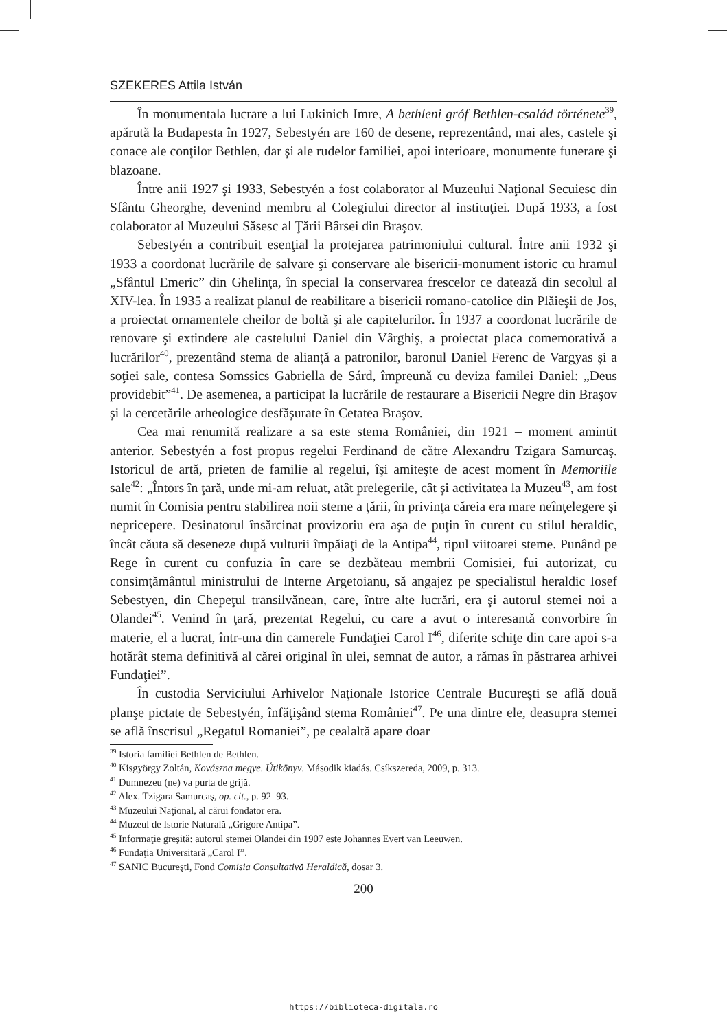SZEKERES Attila István
În monumentala lucrare a lui Lukinich Imre, A bethleni gróf Bethlen-család története<sup>39</sup>, apărută la Budapesta în 1927, Sebestyén are 160 de desene, reprezentând, mai ales, castele şi conace ale conţilor Bethlen, dar şi ale rudelor familiei, apoi interioare, monumente funerare şi blazoane.
Între anii 1927 şi 1933, Sebestyén a fost colaborator al Muzeului Naţional Secuiesc din Sfântu Gheorghe, devenind membru al Colegiului director al instituţiei. După 1933, a fost colaborator al Muzeului Săsesc al Ţării Bârsei din Braşov.
Sebestyén a contribuit esenţial la protejarea patrimoniului cultural. Între anii 1932 şi 1933 a coordonat lucrările de salvare şi conservare ale bisericii-monument istoric cu hramul „Sfântul Emeric” din Ghelinţa, în special la conservarea frescelor ce datează din secolul al XIV-lea. În 1935 a realizat planul de reabilitare a bisericii romano-catolice din Plăieşii de Jos, a proiectat ornamentele cheilor de boltă şi ale capitelurilor. În 1937 a coordonat lucrările de renovare şi extindere ale castelului Daniel din Vârghiş, a proiectat placa comemorativă a lucrărilor<sup>40</sup>, prezentând stema de alianţă a patronilor, baronul Daniel Ferenc de Vargyas şi a soţiei sale, contesa Somssics Gabriella de Sárd, împreună cu deviza familei Daniel: „Deus providebit”<sup>41</sup>. De asemenea, a participat la lucrările de restaurare a Bisericii Negre din Braşov şi la cercetările arheologice desfăşurate în Cetatea Braşov.
Cea mai renumită realizare a sa este stema României, din 1921 – moment amintit anterior. Sebestyén a fost propus regelui Ferdinand de către Alexandru Tzigara Samurcaş. Istoricul de artă, prieten de familie al regelui, îşi amiteşte de acest moment în Memoriile sale<sup>42</sup>: „Întors în ţară, unde mi-am reluat, atât prelegerile, cât şi activitatea la Muzeu<sup>43</sup>, am fost numit în Comisia pentru stabilirea noii steme a ţării, în privinţa căreia era mare neînţelegere şi nepricepere. Desinatorul însărcinat provizoriu era aşa de puţin în curent cu stilul heraldic, încât căuta să deseneze după vulturii împăiaţi de la Antipa<sup>44</sup>, tipul viitoarei steme. Punând pe Rege în curent cu confuzia în care se dezbăteau membrii Comisiei, fui autorizat, cu consimţământul ministrului de Interne Argetoianu, să angajez pe specialistul heraldic Iosef Sebestyen, din Chepeţul transilvănean, care, între alte lucrări, era şi autorul stemei noi a Olandei<sup>45</sup>. Venind în ţară, prezentat Regelui, cu care a avut o interesantă convorbire în materie, el a lucrat, într-una din camerele Fundaţiei Carol I<sup>46</sup>, diferite schiţe din care apoi s-a hotărât stema definitivă al cărei original în ulei, semnat de autor, a rămas în păstrarea arhivei Fundaţiei”.
În custodia Serviciului Arhivelor Naţionale Istorice Centrale Bucureşti se află două planşe pictate de Sebestyén, înfăţişând stema României<sup>47</sup>. Pe una dintre ele, deasupra stemei se află înscrisul „Regatul Romaniei”, pe cealaltă apare doar
<sup>39</sup> Istoria familiei Bethlen de Bethlen.
<sup>40</sup> Kisgyörgy Zoltán, Kovászna megye. Útikönyv. Második kiadás. Csíkszereda, 2009, p. 313.
<sup>41</sup> Dumnezeu (ne) va purta de grijă.
<sup>42</sup> Alex. Tzigara Samurcaş, op. cit., p. 92–93.
<sup>43</sup> Muzeului Naţional, al cărui fondator era.
<sup>44</sup> Muzeul de Istorie Naturală „Grigore Antipa”.
<sup>45</sup> Informaţie greşită: autorul stemei Olandei din 1907 este Johannes Evert van Leeuwen.
<sup>46</sup> Fundaţia Universitară „Carol I”.
<sup>47</sup> SANIC Bucureşti, Fond Comisia Consultativă Heraldică, dosar 3.
200
https://biblioteca-digitala.ro